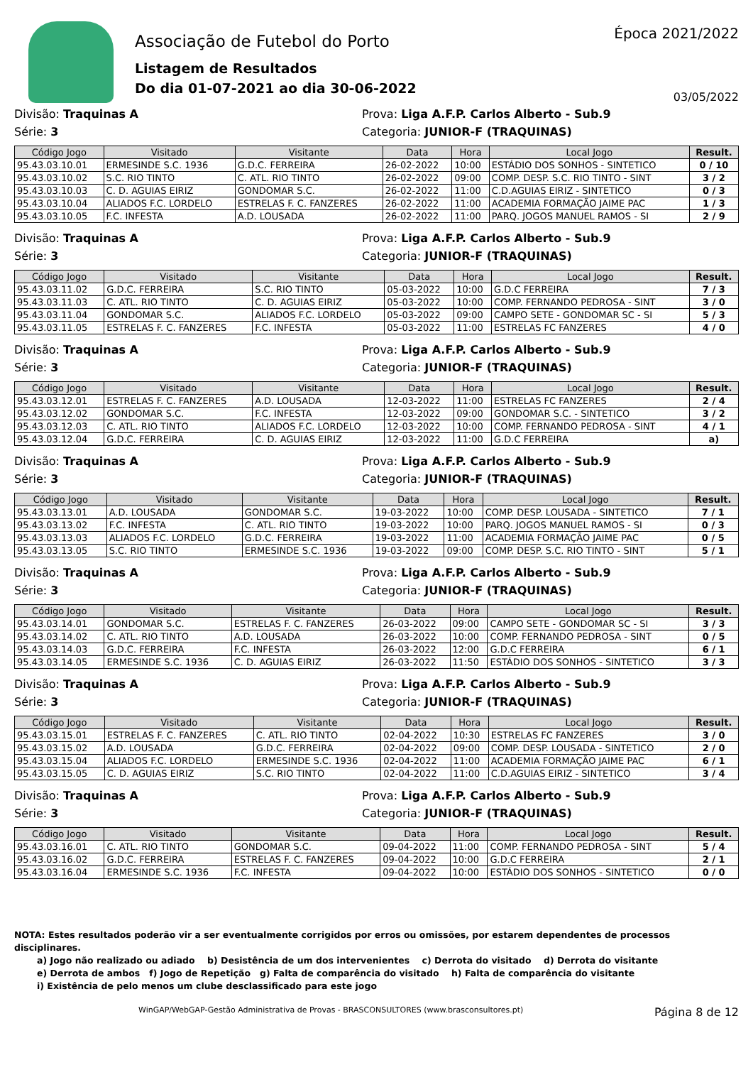Associação de Futebol do Porto
Listagem de Resultados
Do dia 01-07-2021 ao dia 30-06-2022
Época 2021/2022
03/05/2022
Divisão: Traquinas A Prova: Liga A.F.P. Carlos Alberto - Sub.9
Série: 3 Categoria: JUNIOR-F (TRAQUINAS)
| Código Jogo | Visitado | Visitante | Data | Hora | Local Jogo | Result. |
| --- | --- | --- | --- | --- | --- | --- |
| 95.43.03.10.01 | ERMESINDE S.C. 1936 | G.D.C. FERREIRA | 26-02-2022 | 10:00 | ESTÁDIO DOS SONHOS - SINTETICO | 0 / 10 |
| 95.43.03.10.02 | S.C. RIO TINTO | C. ATL. RIO TINTO | 26-02-2022 | 09:00 | COMP. DESP. S.C. RIO TINTO - SINT | 3 / 2 |
| 95.43.03.10.03 | C. D. AGUIAS EIRIZ | GONDOMAR S.C. | 26-02-2022 | 11:00 | C.D.AGUIAS EIRIZ - SINTETICO | 0 / 3 |
| 95.43.03.10.04 | ALIADOS F.C. LORDELO | ESTRELAS F. C. FANZERES | 26-02-2022 | 11:00 | ACADEMIA FORMAÇÃO JAIME PAC | 1 / 3 |
| 95.43.03.10.05 | F.C. INFESTA | A.D. LOUSADA | 26-02-2022 | 11:00 | PARQ. JOGOS MANUEL RAMOS - SI | 2 / 9 |
Divisão: Traquinas A Prova: Liga A.F.P. Carlos Alberto - Sub.9
Série: 3 Categoria: JUNIOR-F (TRAQUINAS)
| Código Jogo | Visitado | Visitante | Data | Hora | Local Jogo | Result. |
| --- | --- | --- | --- | --- | --- | --- |
| 95.43.03.11.02 | G.D.C. FERREIRA | S.C. RIO TINTO | 05-03-2022 | 10:00 | G.D.C FERREIRA | 7 / 3 |
| 95.43.03.11.03 | C. ATL. RIO TINTO | C. D. AGUIAS EIRIZ | 05-03-2022 | 10:00 | COMP. FERNANDO PEDROSA - SINT | 3 / 0 |
| 95.43.03.11.04 | GONDOMAR S.C. | ALIADOS F.C. LORDELO | 05-03-2022 | 09:00 | CAMPO SETE - GONDOMAR SC - SI | 5 / 3 |
| 95.43.03.11.05 | ESTRELAS F. C. FANZERES | F.C. INFESTA | 05-03-2022 | 11:00 | ESTRELAS FC FANZERES | 4 / 0 |
Divisão: Traquinas A Prova: Liga A.F.P. Carlos Alberto - Sub.9
Série: 3 Categoria: JUNIOR-F (TRAQUINAS)
| Código Jogo | Visitado | Visitante | Data | Hora | Local Jogo | Result. |
| --- | --- | --- | --- | --- | --- | --- |
| 95.43.03.12.01 | ESTRELAS F. C. FANZERES | A.D. LOUSADA | 12-03-2022 | 11:00 | ESTRELAS FC FANZERES | 2 / 4 |
| 95.43.03.12.02 | GONDOMAR S.C. | F.C. INFESTA | 12-03-2022 | 09:00 | GONDOMAR S.C. - SINTETICO | 3 / 2 |
| 95.43.03.12.03 | C. ATL. RIO TINTO | ALIADOS F.C. LORDELO | 12-03-2022 | 10:00 | COMP. FERNANDO PEDROSA - SINT | 4 / 1 |
| 95.43.03.12.04 | G.D.C. FERREIRA | C. D. AGUIAS EIRIZ | 12-03-2022 | 11:00 | G.D.C FERREIRA | a) |
Divisão: Traquinas A Prova: Liga A.F.P. Carlos Alberto - Sub.9
Série: 3 Categoria: JUNIOR-F (TRAQUINAS)
| Código Jogo | Visitado | Visitante | Data | Hora | Local Jogo | Result. |
| --- | --- | --- | --- | --- | --- | --- |
| 95.43.03.13.01 | A.D. LOUSADA | GONDOMAR S.C. | 19-03-2022 | 10:00 | COMP. DESP. LOUSADA - SINTETICO | 7 / 1 |
| 95.43.03.13.02 | F.C. INFESTA | C. ATL. RIO TINTO | 19-03-2022 | 10:00 | PARQ. JOGOS MANUEL RAMOS - SI | 0 / 3 |
| 95.43.03.13.03 | ALIADOS F.C. LORDELO | G.D.C. FERREIRA | 19-03-2022 | 11:00 | ACADEMIA FORMAÇÃO JAIME PAC | 0 / 5 |
| 95.43.03.13.05 | S.C. RIO TINTO | ERMESINDE S.C. 1936 | 19-03-2022 | 09:00 | COMP. DESP. S.C. RIO TINTO - SINT | 5 / 1 |
Divisão: Traquinas A Prova: Liga A.F.P. Carlos Alberto - Sub.9
Série: 3 Categoria: JUNIOR-F (TRAQUINAS)
| Código Jogo | Visitado | Visitante | Data | Hora | Local Jogo | Result. |
| --- | --- | --- | --- | --- | --- | --- |
| 95.43.03.14.01 | GONDOMAR S.C. | ESTRELAS F. C. FANZERES | 26-03-2022 | 09:00 | CAMPO SETE - GONDOMAR SC - SI | 3 / 3 |
| 95.43.03.14.02 | C. ATL. RIO TINTO | A.D. LOUSADA | 26-03-2022 | 10:00 | COMP. FERNANDO PEDROSA - SINT | 0 / 5 |
| 95.43.03.14.03 | G.D.C. FERREIRA | F.C. INFESTA | 26-03-2022 | 12:00 | G.D.C FERREIRA | 6 / 1 |
| 95.43.03.14.05 | ERMESINDE S.C. 1936 | C. D. AGUIAS EIRIZ | 26-03-2022 | 11:50 | ESTÁDIO DOS SONHOS - SINTETICO | 3 / 3 |
Divisão: Traquinas A Prova: Liga A.F.P. Carlos Alberto - Sub.9
Série: 3 Categoria: JUNIOR-F (TRAQUINAS)
| Código Jogo | Visitado | Visitante | Data | Hora | Local Jogo | Result. |
| --- | --- | --- | --- | --- | --- | --- |
| 95.43.03.15.01 | ESTRELAS F. C. FANZERES | C. ATL. RIO TINTO | 02-04-2022 | 10:30 | ESTRELAS FC FANZERES | 3 / 0 |
| 95.43.03.15.02 | A.D. LOUSADA | G.D.C. FERREIRA | 02-04-2022 | 09:00 | COMP. DESP. LOUSADA - SINTETICO | 2 / 0 |
| 95.43.03.15.04 | ALIADOS F.C. LORDELO | ERMESINDE S.C. 1936 | 02-04-2022 | 11:00 | ACADEMIA FORMAÇÃO JAIME PAC | 6 / 1 |
| 95.43.03.15.05 | C. D. AGUIAS EIRIZ | S.C. RIO TINTO | 02-04-2022 | 11:00 | C.D.AGUIAS EIRIZ - SINTETICO | 3 / 4 |
Divisão: Traquinas A Prova: Liga A.F.P. Carlos Alberto - Sub.9
Série: 3 Categoria: JUNIOR-F (TRAQUINAS)
| Código Jogo | Visitado | Visitante | Data | Hora | Local Jogo | Result. |
| --- | --- | --- | --- | --- | --- | --- |
| 95.43.03.16.01 | C. ATL. RIO TINTO | GONDOMAR S.C. | 09-04-2022 | 11:00 | COMP. FERNANDO PEDROSA - SINT | 5 / 4 |
| 95.43.03.16.02 | G.D.C. FERREIRA | ESTRELAS F. C. FANZERES | 09-04-2022 | 10:00 | G.D.C FERREIRA | 2 / 1 |
| 95.43.03.16.04 | ERMESINDE S.C. 1936 | F.C. INFESTA | 09-04-2022 | 10:00 | ESTÁDIO DOS SONHOS - SINTETICO | 0 / 0 |
NOTA: Estes resultados poderão vir a ser eventualmente corrigidos por erros ou omissões, por estarem dependentes de processos disciplinares.
a) Jogo não realizado ou adiado b) Desistência de um dos intervenientes c) Derrota do visitado d) Derrota do visitante
e) Derrota de ambos f) Jogo de Repetição g) Falta de comparência do visitado h) Falta de comparência do visitante
i) Existência de pelo menos um clube desclassificado para este jogo
WinGAP/WebGAP-Gestão Administrativa de Provas - BRASCONSULTORES (www.brasconsultores.pt) Página 8 de 12